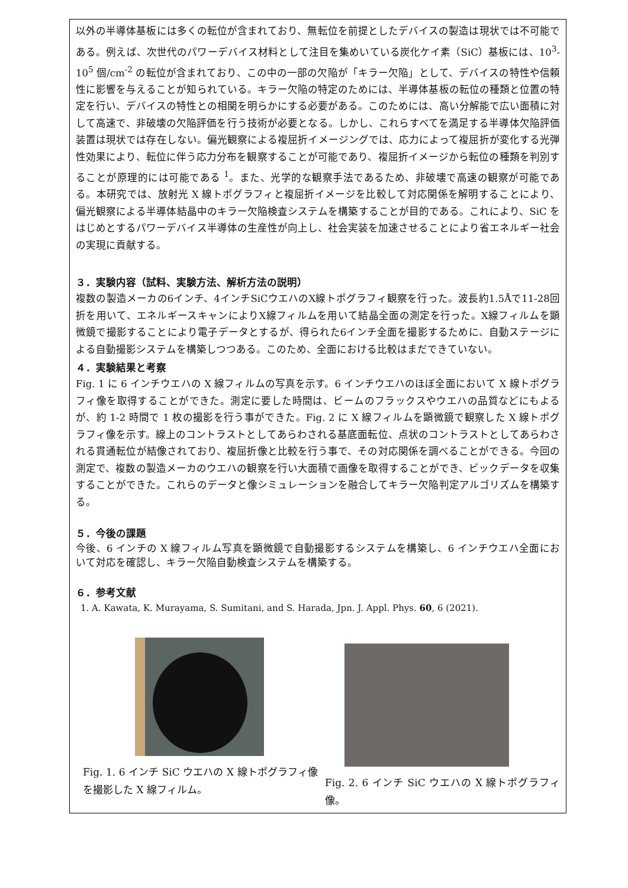以外の半導体基板には多くの転位が含まれており、無転位を前提としたデバイスの製造は現状では不可能である。例えば、次世代のパワーデバイス材料として注目を集めいている炭化ケイ素（SiC）基板には、10<sup>3</sup>-10<sup>5</sup> 個/cm<sup>-2</sup> の転位が含まれており、この中の一部の欠陥が「キラー欠陥」として、デバイスの特性や信頼性に影響を与えることが知られている。キラー欠陥の特定のためには、半導体基板の転位の種類と位置の特定を行い、デバイスの特性との相関を明らかにする必要がある。このためには、高い分解能で広い面積に対して高速で、非破壊の欠陥評価を行う技術が必要となる。しかし、これらすべてを満足する半導体欠陥評価装置は現状では存在しない。偏光観察による複屈折イメージングでは、応力によって複屈折が変化する光弾性効果により、転位に伴う応力分布を観察することが可能であり、複屈折イメージから転位の種類を判別することが原理的には可能である <sup>1</sup>。また、光学的な観察手法であるため、非破壊で高速の観察が可能である。本研究では、放射光 X 線トポグラフィと複屈折イメージを比較して対応関係を解明することにより、偏光観察による半導体結晶中のキラー欠陥検査システムを構築することが目的である。これにより、SiC をはじめとするパワーデバイス半導体の生産性が向上し、社会実装を加速させることにより省エネルギー社会の実現に貢献する。
３．実験内容（試料、実験方法、解析方法の説明）
複数の製造メーカの6インチ、4インチSiCウエハのX線トポグラフィ観察を行った。波長約1.5Åで11-28回折を用いて、エネルギースキャンによりX線フィルムを用いて結晶全面の測定を行った。X線フィルムを顕微鏡で撮影することにより電子データとするが、得られた6インチ全面を撮影するために、自動ステージによる自動撮影システムを構築しつつある。このため、全面における比較はまだできていない。
４．実験結果と考察
Fig. 1 に 6 インチウエハの X 線フィルムの写真を示す。6 インチウエハのほぼ全面において X 線トポグラフィ像を取得することができた。測定に要した時間は、ビームのフラックスやウエハの品質などにもよるが、約 1-2 時間で 1 枚の撮影を行う事ができた。Fig. 2 に X 線フィルムを顕微鏡で観察した X 線トポグラフィ像を示す。線上のコントラストとしてあらわされる基底面転位、点状のコントラストとしてあらわされる貫通転位が結像されており、複屈折像と比較を行う事で、その対応関係を調べることができる。今回の測定で、複数の製造メーカのウエハの観察を行い大面積で画像を取得することができ、ビックデータを収集することができた。これらのデータと像シミュレーションを融合してキラー欠陥判定アルゴリズムを構築する。
５．今後の課題
今後、6 インチの X 線フィルム写真を顕微鏡で自動撮影するシステムを構築し、6 インチウエハ全面において対応を確認し、キラー欠陥自動検査システムを構築する。
６．参考文献
1. A. Kawata, K. Murayama, S. Sumitani, and S. Harada, Jpn. J. Appl. Phys. 60, 6 (2021).
Fig. 1. 6 インチ SiC ウエハの X 線トポグラフィ像を撮影した X 線フィルム。
Fig. 2. 6 インチ SiC ウエハの X 線トポグラフィ像。